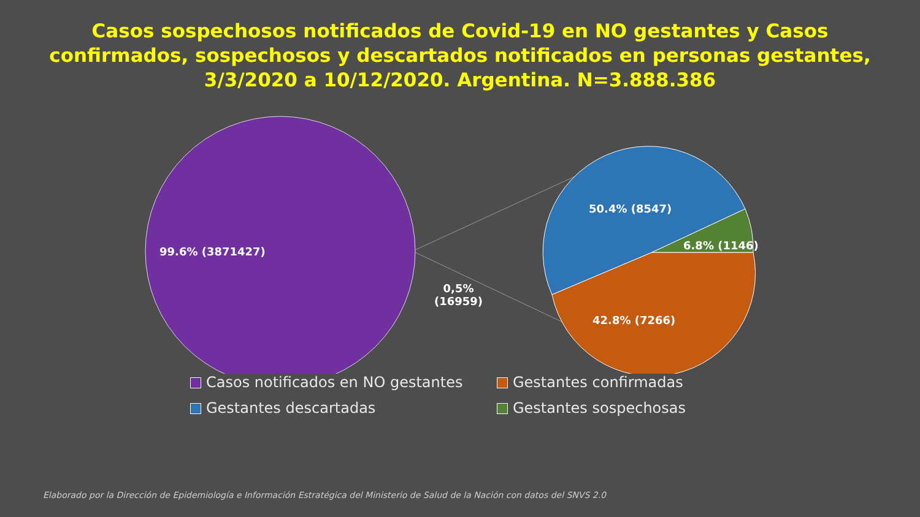Casos sospechosos notificados de Covid-19 en NO gestantes y Casos confirmados, sospechosos y descartados notificados en personas gestantes, 3/3/2020 a 10/12/2020. Argentina. N=3.888.386
99.6% (3871427)
50.4% (8547)
6.8% (1146)
42.8% (7266)
0,5%
(16959)
Casos notificados en NO gestantes
Gestantes confirmadas
Gestantes descartadas
Gestantes sospechosas
Elaborado por la Dirección de Epidemiología e Información Estratégica del Ministerio de Salud de la Nación con datos del SNVS 2.0